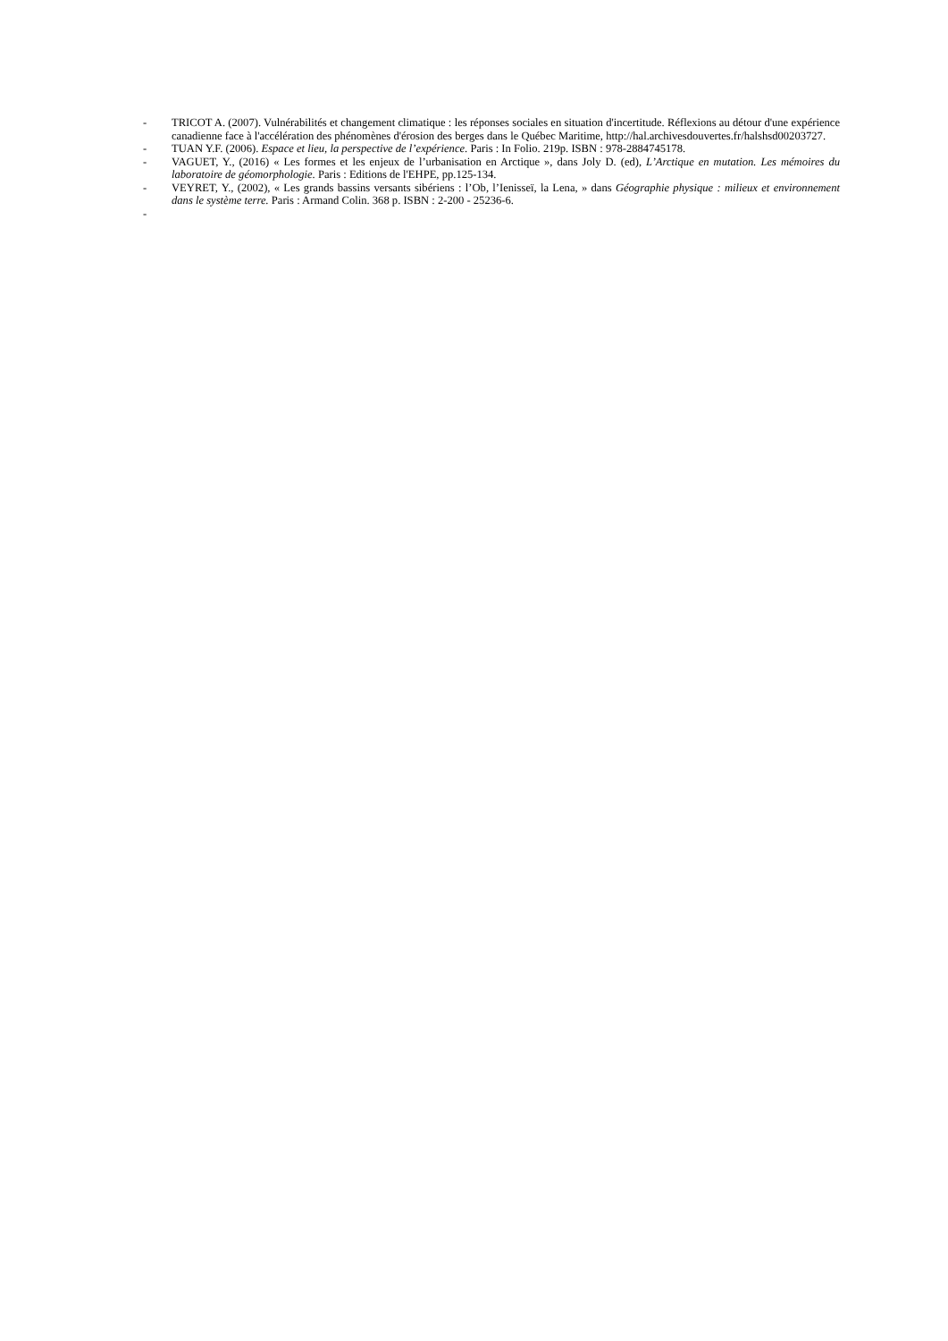- TRICOT A. (2007). Vulnérabilités et changement climatique : les réponses sociales en situation d'incertitude. Réflexions au détour d'une expérience canadienne face à l'accélération des phénomènes d'érosion des berges dans le Québec Maritime, http://hal.archivesdouvertes.fr/halshsd00203727.
- TUAN Y.F. (2006). Espace et lieu, la perspective de l’expérience. Paris : In Folio. 219p. ISBN : 978-2884745178.
- VAGUET, Y., (2016) « Les formes et les enjeux de l’urbanisation en Arctique », dans Joly D. (ed), L’Arctique en mutation. Les mémoires du laboratoire de géomorphologie. Paris : Editions de l'EHPE, pp.125-134.
- VEYRET, Y., (2002), « Les grands bassins versants sibériens : l’Ob, l’Ienisseï, la Lena, » dans Géographie physique : milieux et environnement dans le système terre. Paris : Armand Colin. 368 p. ISBN : 2-200 - 25236-6.
-